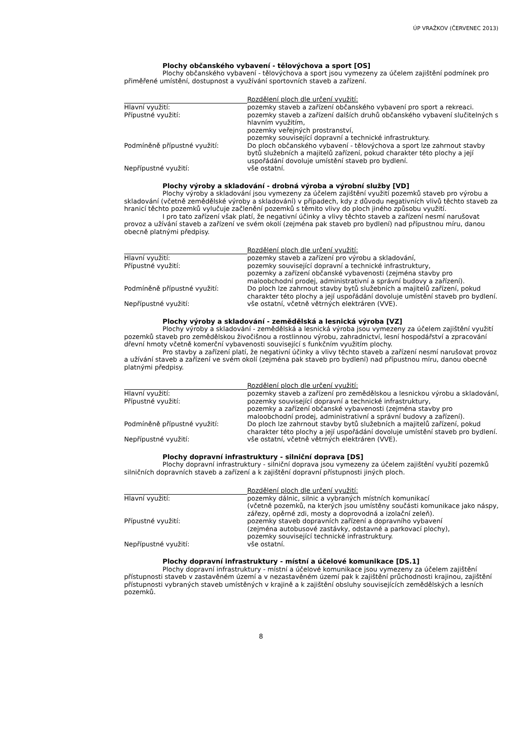ÚP VRAŽKOV (ČERVENEC 2013)
Plochy občanského vybavení - tělovýchova a sport [OS]
Plochy občanského vybavení - tělovýchova a sport jsou vymezeny za účelem zajištění podmínek pro přiměřené umístění, dostupnost a využívání sportovních staveb a zařízení.
| | Rozdělení ploch dle určení využití: |
| --- | --- |
| Hlavní využití: | pozemky staveb a zařízení občanského vybavení pro sport a rekreaci. |
| Přípustné využití: | pozemky staveb a zařízení dalších druhů občanského vybavení slučitelných s hlavním využitím, pozemky veřejných prostranství, pozemky související dopravní a technické infrastruktury. |
| Podmíněně přípustné využití: | Do ploch občanského vybavení - tělovýchova a sport lze zahrnout stavby bytů služebních a majitelů zařízení, pokud charakter této plochy a její uspořádání dovoluje umístění staveb pro bydlení. |
| Nepřípustné využití: | vše ostatní. |
Plochy výroby a skladování - drobná výroba a výrobní služby [VD]
Plochy výroby a skladování jsou vymezeny za účelem zajištění využití pozemků staveb pro výrobu a skladování (včetně zemědělské výroby a skladování) v případech, kdy z důvodu negativních vlivů těchto staveb za hranicí těchto pozemků vylučuje začlenění pozemků s těmito vlivy do ploch jiného způsobu využití.
I pro tato zařízení však platí, že negativní účinky a vlivy těchto staveb a zařízení nesmí narušovat provoz a užívání staveb a zařízení ve svém okolí (zejména pak staveb pro bydlení) nad přípustnou míru, danou obecně platnými předpisy.
| | Rozdělení ploch dle určení využití: |
| --- | --- |
| Hlavní využití: | pozemky staveb a zařízení pro výrobu a skladování, |
| Přípustné využití: | pozemky související dopravní a technické infrastruktury, pozemky a zařízení občanské vybavenosti (zejména stavby pro maloobchodní prodej, administrativní a správní budovy a zařízení). |
| Podmíněně přípustné využití: | Do ploch lze zahrnout stavby bytů služebních a majitelů zařízení, pokud charakter této plochy a její uspořádání dovoluje umístění staveb pro bydlení. |
| Nepřípustné využití: | vše ostatní, včetně větrných elektráren (VVE). |
Plochy výroby a skladování - zemědělská a lesnická výroba [VZ]
Plochy výroby a skladování - zemědělská a lesnická výroba jsou vymezeny za účelem zajištění využití pozemků staveb pro zemědělskou živočišnou a rostlinnou výrobu, zahradnictví, lesní hospodářství a zpracování dřevní hmoty včetně komerční vybavenosti související s funkčním využitím plochy.
Pro stavby a zařízení platí, že negativní účinky a vlivy těchto staveb a zařízení nesmí narušovat provoz a užívání staveb a zařízení ve svém okolí (zejména pak staveb pro bydlení) nad přípustnou míru, danou obecně platnými předpisy.
| | Rozdělení ploch dle určení využití: |
| --- | --- |
| Hlavní využití: | pozemky staveb a zařízení pro zemědělskou a lesnickou výrobu a skladování, |
| Přípustné využití: | pozemky související dopravní a technické infrastruktury, pozemky a zařízení občanské vybavenosti (zejména stavby pro maloobchodní prodej, administrativní a správní budovy a zařízení). |
| Podmíněně přípustné využití: | Do ploch lze zahrnout stavby bytů služebních a majitelů zařízení, pokud charakter této plochy a její uspořádání dovoluje umístění staveb pro bydlení. |
| Nepřípustné využití: | vše ostatní, včetně větrných elektráren (VVE). |
Plochy dopravní infrastruktury - silniční doprava [DS]
Plochy dopravní infrastruktury - silniční doprava jsou vymezeny za účelem zajištění využití pozemků silničních dopravních staveb a zařízení a k zajištění dopravní přístupnosti jiných ploch.
| | Rozdělení ploch dle určení využití: |
| --- | --- |
| Hlavní využití: | pozemky dálnic, silnic a vybraných místních komunikací (včetně pozemků, na kterých jsou umístěny součásti komunikace jako náspy, zářezy, opěrné zdi, mosty a doprovodná a izolační zeleň). |
| Přípustné využití: | pozemky staveb dopravních zařízení a dopravního vybavení (zejména autobusové zastávky, odstavné a parkovací plochy), pozemky související technické infrastruktury. |
| Nepřípustné využití: | vše ostatní. |
Plochy dopravní infrastruktury - místní a účelové komunikace [DS.1]
Plochy dopravní infrastruktury - místní a účelové komunikace jsou vymezeny za účelem zajištění přístupnosti staveb v zastavěném území a v nezastavěném území pak k zajištění průchodnosti krajinou, zajištění přístupnosti vybraných staveb umístěných v krajině a k zajištění obsluhy souvisejících zemědělských a lesních pozemků.
8